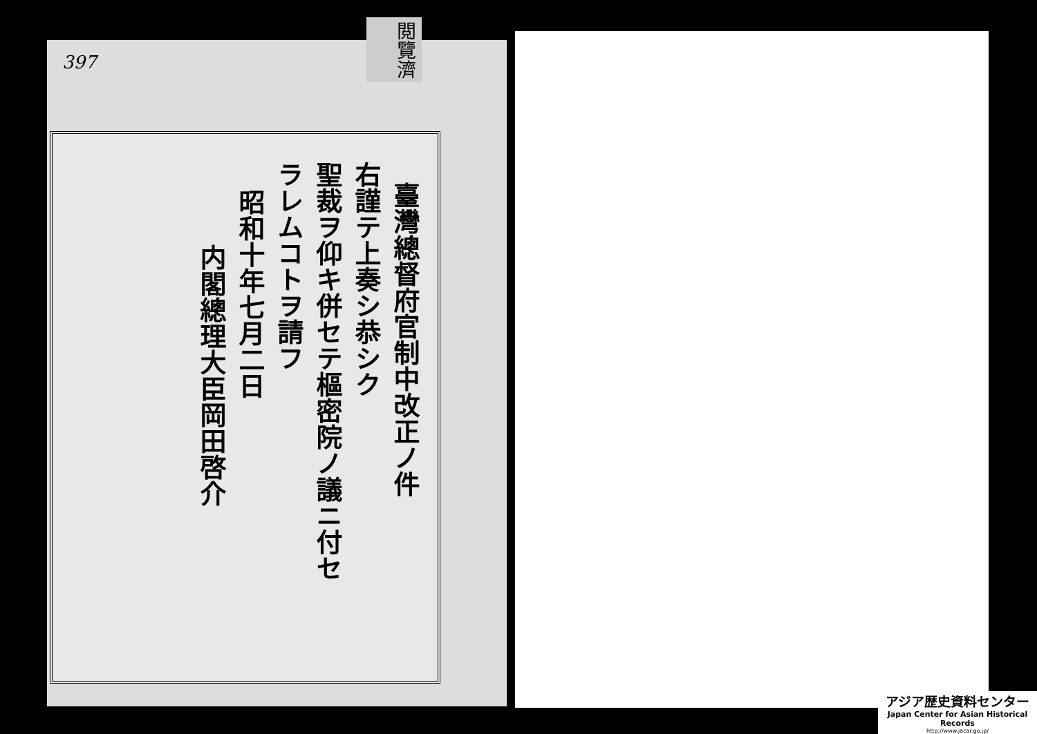397
閲覽濟
臺灣總督府官制中改正ノ件
右謹テ上奏シ恭シク
聖裁ヲ仰キ併セテ樞密院ノ議ニ付セ
ラレムコトヲ請フ
昭和十年七月二日
内閣總理大臣岡田啓介
アジア歴史資料センター
Japan Center for Asian Historical Records
http://www.jacar.go.jp/